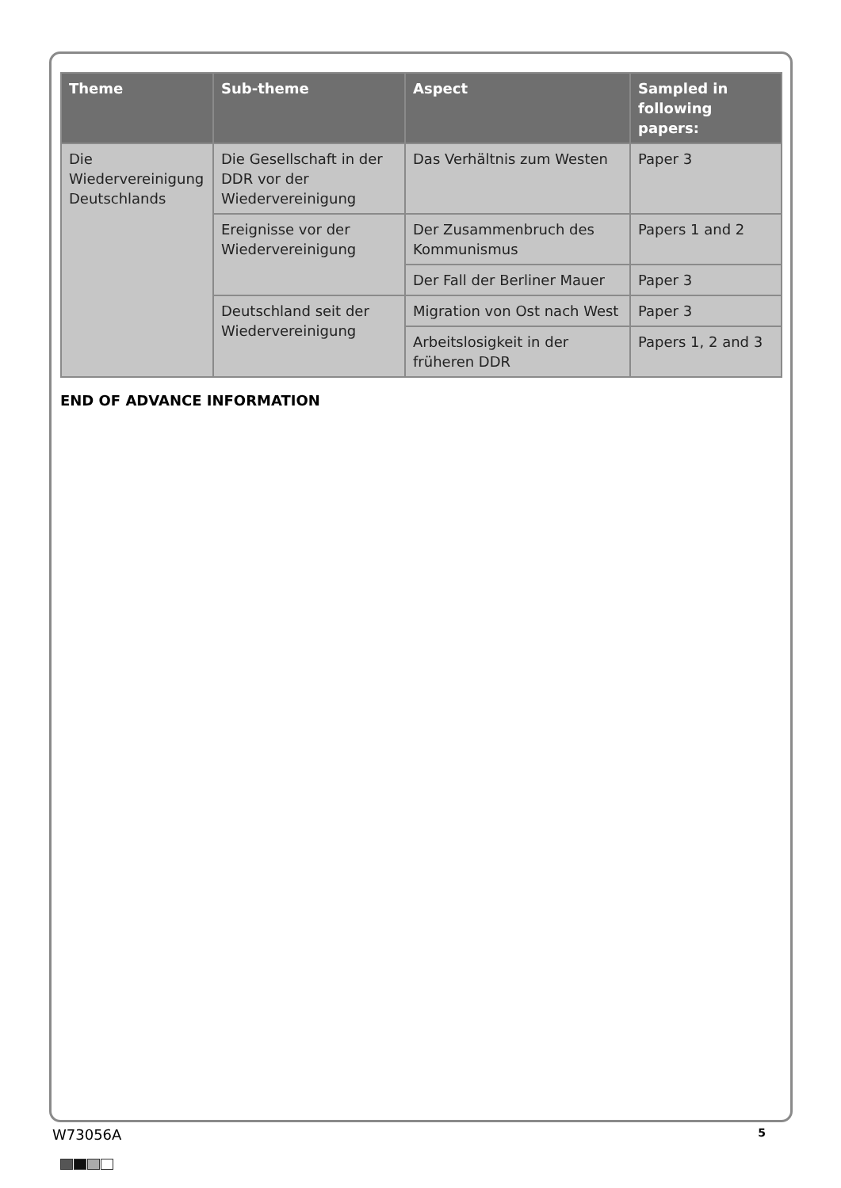| Theme | Sub-theme | Aspect | Sampled in following papers: |
| --- | --- | --- | --- |
| Die Wiedervereinigung Deutschlands | Die Gesellschaft in der DDR vor der Wiedervereinigung | Das Verhältnis zum Westen | Paper 3 |
| | Ereignisse vor der Wiedervereinigung | Der Zusammenbruch des Kommunismus | Papers 1 and 2 |
| | | Der Fall der Berliner Mauer | Paper 3 |
| | Deutschland seit der Wiedervereinigung | Migration von Ost nach West | Paper 3 |
| | | Arbeitslosigkeit in der früheren DDR | Papers 1, 2 and 3 |
END OF ADVANCE INFORMATION
W73056A 5